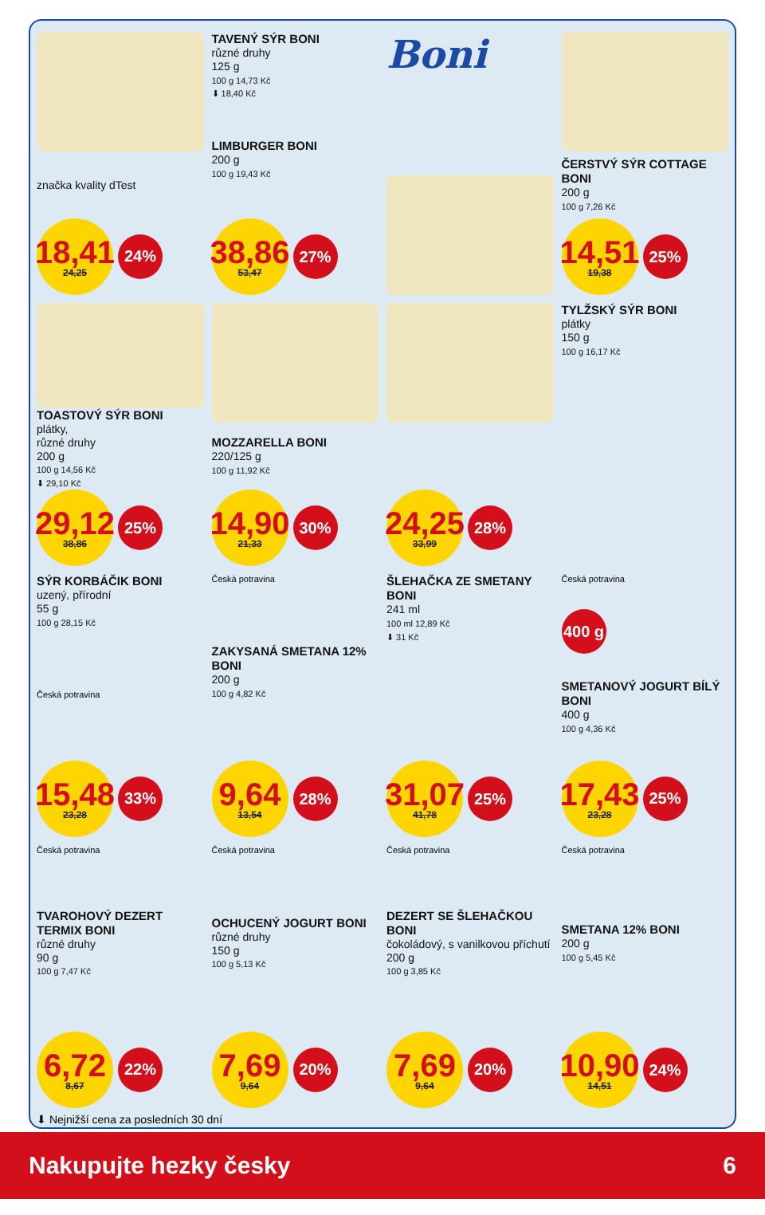značka kvality dTest
18,41
24,25
24%
TAVENÝ SÝR BONI
různé druhy
125 g
100 g 14,73 Kč
⬇ 18,40 Kč
LIMBURGER BONI
200 g
100 g 19,43 Kč
38,86
53,47
27%
Boni
ČERSTVÝ SÝR COTTAGE BONI
200 g
100 g 7,26 Kč
14,51
19,38
25%
TOASTOVÝ SÝR BONI
plátky,
různé druhy
200 g
100 g 14,56 Kč
⬇ 29,10 Kč
29,12
38,86
25%
MOZZARELLA BONI
220/125 g
100 g 11,92 Kč
14,90
21,33
30%
24,25
33,99
28%
TYLŽSKÝ SÝR BONI
plátky
150 g
100 g 16,17 Kč
SÝR KORBÁČIK BONI
uzený, přírodní
55 g
100 g 28,15 Kč
Česká potravina
15,48
23,28
33%
Česká potravina
ZAKYSANÁ SMETANA 12% BONI
200 g
100 g 4,82 Kč
9,64
13,54
28%
ŠLEHAČKA ZE SMETANY BONI
241 ml
100 ml 12,89 Kč
⬇ 31 Kč
31,07
41,78
25%
Česká potravina
400 g
SMETANOVÝ JOGURT BÍLÝ BONI
400 g
100 g 4,36 Kč
17,43
23,28
25%
Česká potravina
TVAROHOVÝ DEZERT TERMIX BONI
různé druhy
90 g
100 g 7,47 Kč
6,72
8,67
22%
Česká potravina
OCHUCENÝ JOGURT BONI
různé druhy
150 g
100 g 5,13 Kč
7,69
9,64
20%
Česká potravina
DEZERT SE ŠLEHAČKOU BONI
čokoládový, s vanilkovou příchutí
200 g
100 g 3,85 Kč
7,69
9,64
20%
Česká potravina
SMETANA 12% BONI
200 g
100 g 5,45 Kč
10,90
14,51
24%
⬇ Nejnižší cena za posledních 30 dní
Nakupujte hezky česky 6